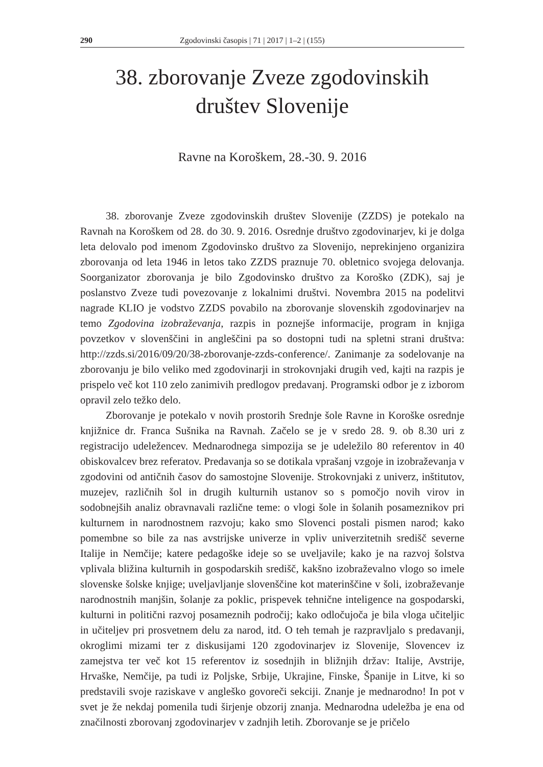290 Zgodovinski časopis | 71 | 2017 | 1–2 | (155)
38. zborovanje Zveze zgodovinskih
društev Slovenije
Ravne na Koroškem, 28.-30. 9. 2016
38. zborovanje Zveze zgodovinskih društev Slovenije (ZZDS) je potekalo na Ravnah na Koroškem od 28. do 30. 9. 2016. Osrednje društvo zgodovinarjev, ki je dolga leta delovalo pod imenom Zgodovinsko društvo za Slovenijo, neprekinjeno organizira zborovanja od leta 1946 in letos tako ZZDS praznuje 70. obletnico svojega delovanja. Soorganizator zborovanja je bilo Zgodovinsko društvo za Koroško (ZDK), saj je poslanstvo Zveze tudi povezovanje z lokalnimi društvi. Novembra 2015 na podelitvi nagrade KLIO je vodstvo ZZDS povabilo na zborovanje slovenskih zgodovinarjev na temo Zgodovina izobraževanja, razpis in poznejše informacije, program in knjiga povzetkov v slovenščini in angleščini pa so dostopni tudi na spletni strani društva: http://zzds.si/2016/09/20/38-zborovanje-zzds-conference/. Zanimanje za sodelovanje na zborovanju je bilo veliko med zgodovinarji in strokovnjaki drugih ved, kajti na razpis je prispelo več kot 110 zelo zanimivih predlogov predavanj. Programski odbor je z izborom opravil zelo težko delo.
Zborovanje je potekalo v novih prostorih Srednje šole Ravne in Koroške osrednje knjižnice dr. Franca Sušnika na Ravnah. Začelo se je v sredo 28. 9. ob 8.30 uri z registracijo udeležencev. Mednarodnega simpozija se je udeležilo 80 referentov in 40 obiskovalcev brez referatov. Predavanja so se dotikala vprašanj vzgoje in izobraževanja v zgodovini od antičnih časov do samostojne Slovenije. Strokovnjaki z univerz, inštitutov, muzejev, različnih šol in drugih kulturnih ustanov so s pomočjo novih virov in sodobnejših analiz obravnavali različne teme: o vlogi šole in šolanih posameznikov pri kulturnem in narodnostnem razvoju; kako smo Slovenci postali pismen narod; kako pomembne so bile za nas avstrijske univerze in vpliv univerzitetnih središč severne Italije in Nemčije; katere pedagoške ideje so se uveljavile; kako je na razvoj šolstva vplivala bližina kulturnih in gospodarskih središč, kakšno izobraževalno vlogo so imele slovenske šolske knjige; uveljavljanje slovenščine kot materinščine v šoli, izobraževanje narodnostnih manjšin, šolanje za poklic, prispevek tehnične inteligence na gospodarski, kulturni in politični razvoj posameznih področij; kako odločujoča je bila vloga učiteljic in učiteljev pri prosvetnem delu za narod, itd. O teh temah je razpravljalo s predavanji, okroglimi mizami ter z diskusijami 120 zgodovinarjev iz Slovenije, Slovencev iz zamejstva ter več kot 15 referentov iz sosednjih in bližnjih držav: Italije, Avstrije, Hrvaške, Nemčije, pa tudi iz Poljske, Srbije, Ukrajine, Finske, Španije in Litve, ki so predstavili svoje raziskave v angleško govoreči sekciji. Znanje je mednarodno! In pot v svet je že nekdaj pomenila tudi širjenje obzorij znanja. Mednarodna udeležba je ena od značilnosti zborovanj zgodovinarjev v zadnjih letih. Zborovanje se je pričelo